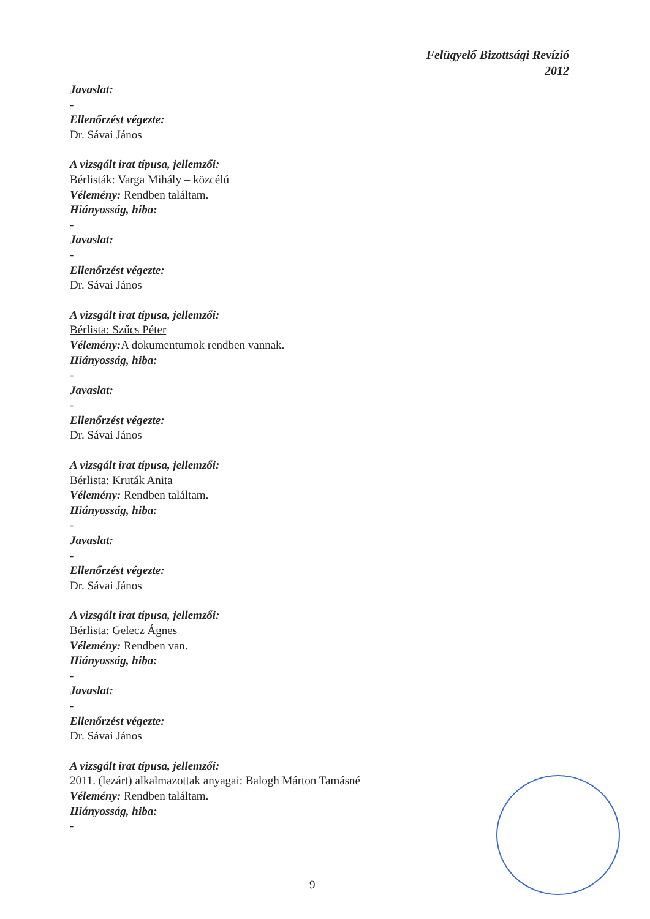Felügyelő Bizottsági Revízió
2012
Javaslat:
-
Ellenőrzést végezte:
Dr. Sávai János
A vizsgált irat típusa, jellemzői:
Bérlisták: Varga Mihály – közcélú
Vélemény: Rendben találtam.
Hiányosság, hiba:
-
Javaslat:
-
Ellenőrzést végezte:
Dr. Sávai János
A vizsgált irat típusa, jellemzői:
Bérlista: Szűcs Péter
Vélemény: A dokumentumok rendben vannak.
Hiányosság, hiba:
-
Javaslat:
-
Ellenőrzést végezte:
Dr. Sávai János
A vizsgált irat típusa, jellemzői:
Bérlista: Kruták Anita
Vélemény: Rendben találtam.
Hiányosság, hiba:
-
Javaslat:
-
Ellenőrzést végezte:
Dr. Sávai János
A vizsgált irat típusa, jellemzői:
Bérlista: Gelecz Ágnes
Vélemény: Rendben van.
Hiányosság, hiba:
-
Javaslat:
-
Ellenőrzést végezte:
Dr. Sávai János
A vizsgált irat típusa, jellemzői:
2011. (lezárt) alkalmazottak anyagai: Balogh Márton Tamásné
Vélemény: Rendben találtam.
Hiányosság, hiba:
-
9